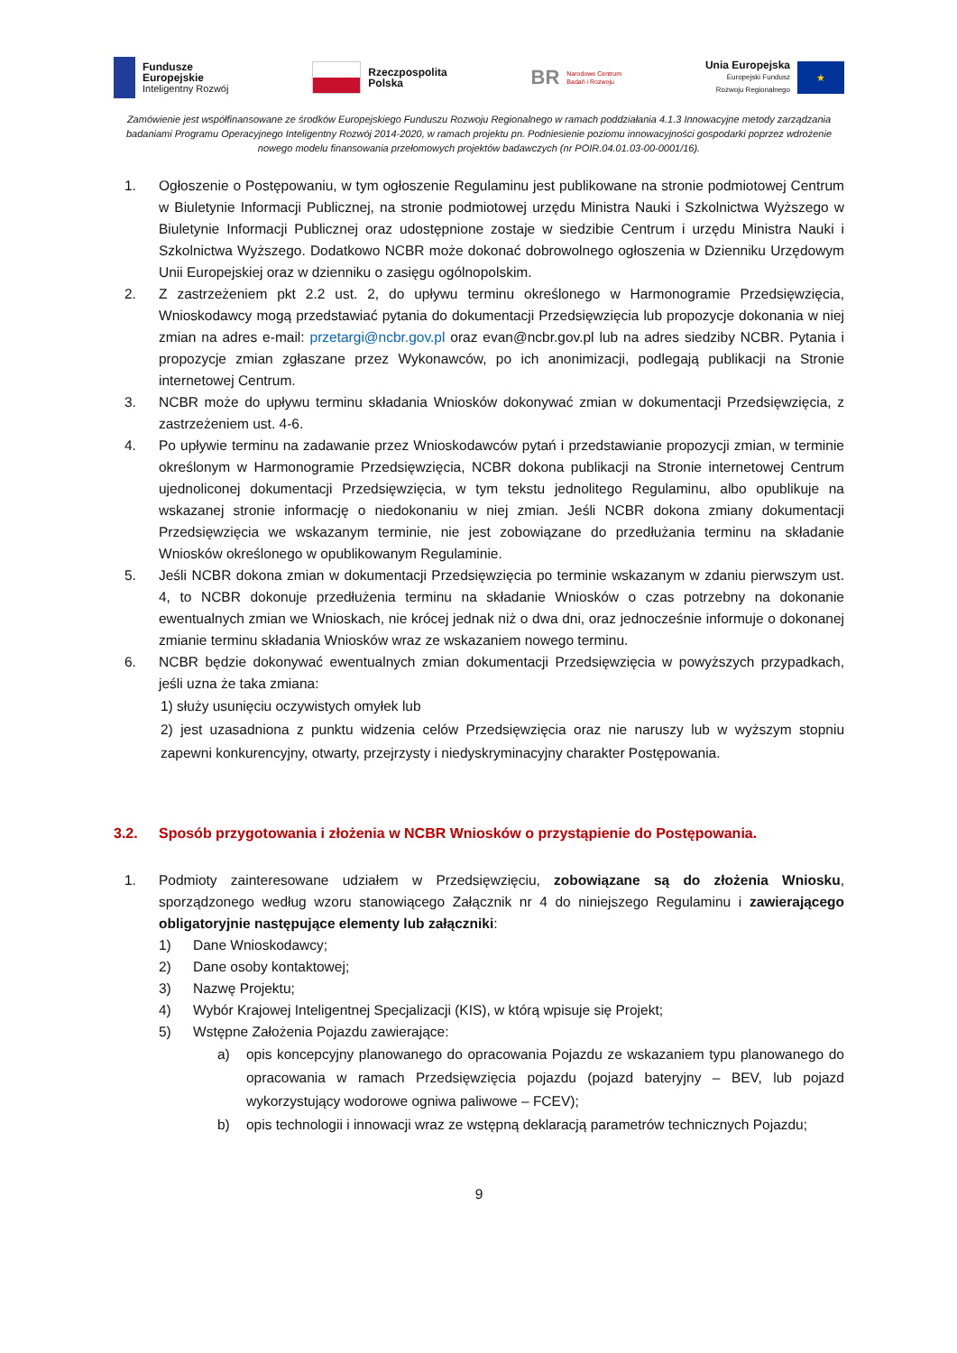Fundusze
Europejskie
Inteligentny Rozwój
Rzeczpospolita
Polska
BR Narodowe Centrum
Badań i Rozwoju
Unia Europejska
Europejski Fundusz
Rozwoju Regionalnego
★
Zamówienie jest współfinansowane ze środków Europejskiego Funduszu Rozwoju Regionalnego w ramach poddziałania 4.1.3 Innowacyjne metody zarządzania badaniami Programu Operacyjnego Inteligentny Rozwój 2014-2020, w ramach projektu pn. Podniesienie poziomu innowacyjności gospodarki poprzez wdrożenie nowego modelu finansowania przełomowych projektów badawczych (nr POIR.04.01.03-00-0001/16).
1. Ogłoszenie o Postępowaniu, w tym ogłoszenie Regulaminu jest publikowane na stronie podmiotowej Centrum w Biuletynie Informacji Publicznej, na stronie podmiotowej urzędu Ministra Nauki i Szkolnictwa Wyższego w Biuletynie Informacji Publicznej oraz udostępnione zostaje w siedzibie Centrum i urzędu Ministra Nauki i Szkolnictwa Wyższego. Dodatkowo NCBR może dokonać dobrowolnego ogłoszenia w Dzienniku Urzędowym Unii Europejskiej oraz w dzienniku o zasięgu ogólnopolskim.
2. Z zastrzeżeniem pkt 2.2 ust. 2, do upływu terminu określonego w Harmonogramie Przedsięwzięcia, Wnioskodawcy mogą przedstawiać pytania do dokumentacji Przedsięwzięcia lub propozycje dokonania w niej zmian na adres e-mail: przetargi@ncbr.gov.pl oraz evan@ncbr.gov.pl lub na adres siedziby NCBR. Pytania i propozycje zmian zgłaszane przez Wykonawców, po ich anonimizacji, podlegają publikacji na Stronie internetowej Centrum.
3. NCBR może do upływu terminu składania Wniosków dokonywać zmian w dokumentacji Przedsięwzięcia, z zastrzeżeniem ust. 4-6.
4. Po upływie terminu na zadawanie przez Wnioskodawców pytań i przedstawianie propozycji zmian, w terminie określonym w Harmonogramie Przedsięwzięcia, NCBR dokona publikacji na Stronie internetowej Centrum ujednoliconej dokumentacji Przedsięwzięcia, w tym tekstu jednolitego Regulaminu, albo opublikuje na wskazanej stronie informację o niedokonaniu w niej zmian. Jeśli NCBR dokona zmiany dokumentacji Przedsięwzięcia we wskazanym terminie, nie jest zobowiązane do przedłużania terminu na składanie Wniosków określonego w opublikowanym Regulaminie.
5. Jeśli NCBR dokona zmian w dokumentacji Przedsięwzięcia po terminie wskazanym w zdaniu pierwszym ust. 4, to NCBR dokonuje przedłużenia terminu na składanie Wniosków o czas potrzebny na dokonanie ewentualnych zmian we Wnioskach, nie krócej jednak niż o dwa dni, oraz jednocześnie informuje o dokonanej zmianie terminu składania Wniosków wraz ze wskazaniem nowego terminu.
6. NCBR będzie dokonywać ewentualnych zmian dokumentacji Przedsięwzięcia w powyższych przypadkach, jeśli uzna że taka zmiana:
1) służy usunięciu oczywistych omyłek lub
2) jest uzasadniona z punktu widzenia celów Przedsięwzięcia oraz nie naruszy lub w wyższym stopniu zapewni konkurencyjny, otwarty, przejrzysty i niedyskryminacyjny charakter Postępowania.
3.2. Sposób przygotowania i złożenia w NCBR Wniosków o przystąpienie do Postępowania.
1. Podmioty zainteresowane udziałem w Przedsięwzięciu, zobowiązane są do złożenia Wniosku, sporządzonego według wzoru stanowiącego Załącznik nr 4 do niniejszego Regulaminu i zawierającego obligatoryjnie następujące elementy lub załączniki:
1) Dane Wnioskodawcy;
2) Dane osoby kontaktowej;
3) Nazwę Projektu;
4) Wybór Krajowej Inteligentnej Specjalizacji (KIS), w którą wpisuje się Projekt;
5) Wstępne Założenia Pojazdu zawierające:
a) opis koncepcyjny planowanego do opracowania Pojazdu ze wskazaniem typu planowanego do opracowania w ramach Przedsięwzięcia pojazdu (pojazd bateryjny – BEV, lub pojazd wykorzystujący wodorowe ogniwa paliwowe – FCEV);
b) opis technologii i innowacji wraz ze wstępną deklaracją parametrów technicznych Pojazdu;
9